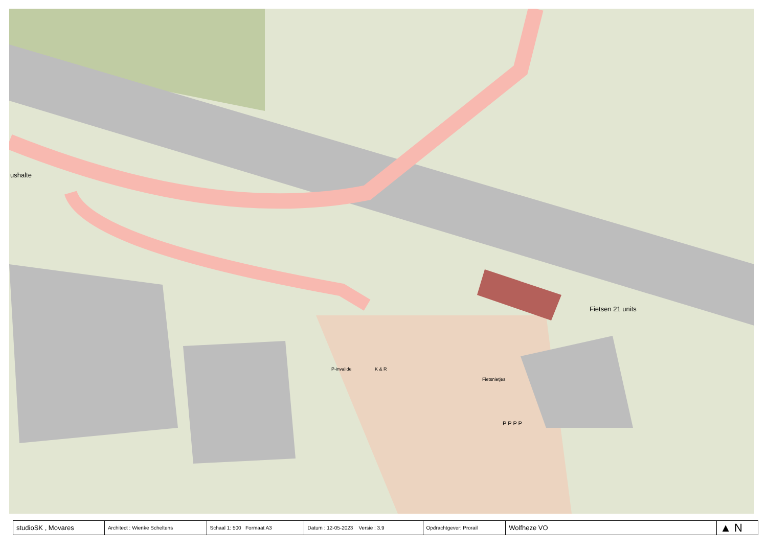ushalte
Fietsen 21 units
P-invalide K & R
Fietsnietjes
P P P P
| studioSK , Movares | Architect : Wienke Scheltens | Schaal 1: 500 Formaat A3 | Datum : 12-05-2023 Versie : 3.9 | Opdrachtgever: Prorail | Wolfheze VO | ▲ N |